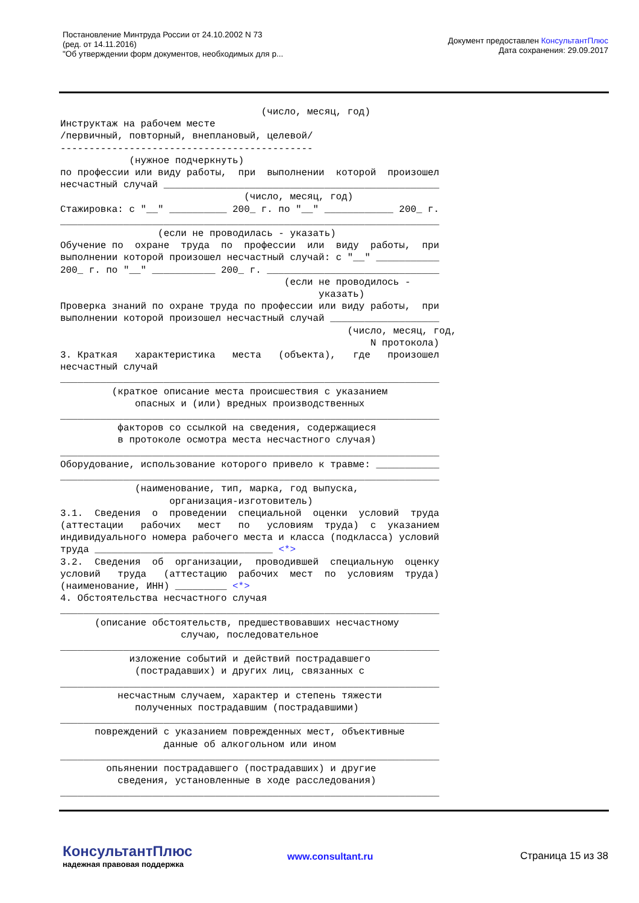Постановление Минтруда России от 24.10.2002 N 73
(ред. от 14.11.2016)
"Об утверждении форм документов, необходимых для р...
Документ предоставлен КонсультантПлюс
Дата сохранения: 29.09.2017
                                   (число, месяц, год)
Инструктаж на рабочем месте
/первичный, повторный, внеплановый, целевой/
--------------------------------------------
            (нужное подчеркнуть)
по профессии или виду работы,  при  выполнении  которой  произошел
несчастный случай ________________________________________________
                                (число, месяц, год)
Стажировка: с "__" __________ 200_ г. по "__" ____________ 200_ г.
__________________________________________________________________
                 (если не проводилась - указать)
Обучение по  охране  труда  по  профессии  или  виду  работы,  при
выполнении которой произошел несчастный случай: с "__" ___________
200_ г. по "__" ___________ 200_ г. ______________________________
                                       (если не проводилось -
                                             указать)
Проверка знаний по охране труда по профессии или виду работы,  при
выполнении которой произошел несчастный случай ___________________
                                                  (число, месяц, год,
                                                      N протокола)
3. Краткая   характеристика   места   (объекта),   где   произошел
несчастный случай
__________________________________________________________________
         (краткое описание места происшествия с указанием
             опасных и (или) вредных производственных
__________________________________________________________________
          факторов со ссылкой на сведения, содержащиеся
          в протоколе осмотра места несчастного случая)
__________________________________________________________________
Оборудование, использование которого привело к травме: ___________
__________________________________________________________________
             (наименование, тип, марка, год выпуска,
                   организация-изготовитель)
3.1.  Сведения  о  проведении  специальной  оценки  условий  труда
(аттестации   рабочих   мест   по   условиям  труда)  с  указанием
индивидуального номера рабочего места и класса (подкласса) условий
труда _______________________________ <*>
3.2.  Сведения  об  организации,  проводившей  специальную  оценку
условий   труда   (аттестацию  рабочих  мест  по  условиям  труда)
(наименование, ИНН) _________ <*>
4. Обстоятельства несчастного случая
__________________________________________________________________
      (описание обстоятельств, предшествовавших несчастному
                     случаю, последовательное
__________________________________________________________________
            изложение событий и действий пострадавшего
             (пострадавших) и других лиц, связанных с
__________________________________________________________________
          несчастным случаем, характер и степень тяжести
             полученных пострадавшим (пострадавшими)
__________________________________________________________________
      повреждений с указанием поврежденных мест, объективные
                  данные об алкогольном или ином
__________________________________________________________________
        опьянении пострадавшего (пострадавших) и другие
          сведения, установленные в ходе расследования)
__________________________________________________________________
КонсультантПлюс
надежная правовая поддержка
www.consultant.ru
Страница 15 из 38